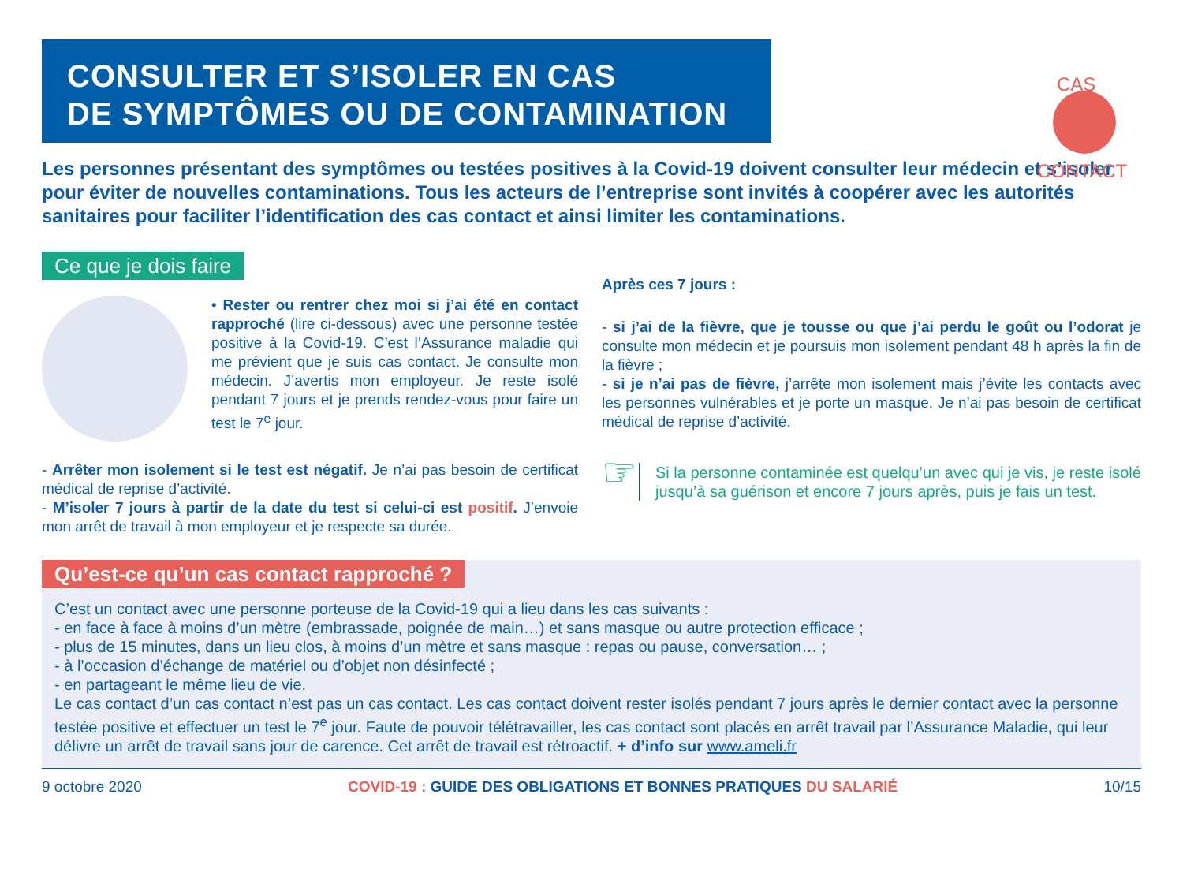CAS
CONTACT
CONSULTER ET S’ISOLER EN CAS
DE SYMPTÔMES OU DE CONTAMINATION
Les personnes présentant des symptômes ou testées positives à la Covid-19 doivent consulter leur médecin et s’isoler pour éviter de nouvelles contaminations. Tous les acteurs de l’entreprise sont invités à coopérer avec les autorités sanitaires pour faciliter l’identification des cas contact et ainsi limiter les contaminations.
Ce que je dois faire
• Rester ou rentrer chez moi si j’ai été en contact rapproché (lire ci-dessous) avec une personne testée positive à la Covid-19. C’est l’Assurance maladie qui me prévient que je suis cas contact. Je consulte mon médecin. J’avertis mon employeur. Je reste isolé pendant 7 jours et je prends rendez-vous pour faire un test le 7<sup>e</sup> jour.
- Arrêter mon isolement si le test est négatif. Je n’ai pas besoin de certificat médical de reprise d’activité.
- M’isoler 7 jours à partir de la date du test si celui-ci est positif. J’envoie mon arrêt de travail à mon employeur et je respecte sa durée.
Après ces 7 jours :
- si j’ai de la fièvre, que je tousse ou que j’ai perdu le goût ou l’odorat je consulte mon médecin et je poursuis mon isolement pendant 48 h après la fin de la fièvre ;
- si je n’ai pas de fièvre, j’arrête mon isolement mais j’évite les contacts avec les personnes vulnérables et je porte un masque. Je n’ai pas besoin de certificat médical de reprise d’activité.
☞
Si la personne contaminée est quelqu’un avec qui je vis, je reste isolé jusqu’à sa guérison et encore 7 jours après, puis je fais un test.
Qu’est-ce qu’un cas contact rapproché ?
C’est un contact avec une personne porteuse de la Covid-19 qui a lieu dans les cas suivants :
- en face à face à moins d’un mètre (embrassade, poignée de main…) et sans masque ou autre protection efficace ;
- plus de 15 minutes, dans un lieu clos, à moins d’un mètre et sans masque : repas ou pause, conversation… ;
- à l’occasion d’échange de matériel ou d’objet non désinfecté ;
- en partageant le même lieu de vie.
Le cas contact d’un cas contact n’est pas un cas contact. Les cas contact doivent rester isolés pendant 7 jours après le dernier contact avec la personne testée positive et effectuer un test le 7<sup>e</sup> jour. Faute de pouvoir télétravailler, les cas contact sont placés en arrêt travail par l’Assurance Maladie, qui leur délivre un arrêt de travail sans jour de carence. Cet arrêt de travail est rétroactif. + d’info sur www.ameli.fr
9 octobre 2020 COVID-19 : GUIDE DES OBLIGATIONS ET BONNES PRATIQUES DU SALARIÉ 10/15